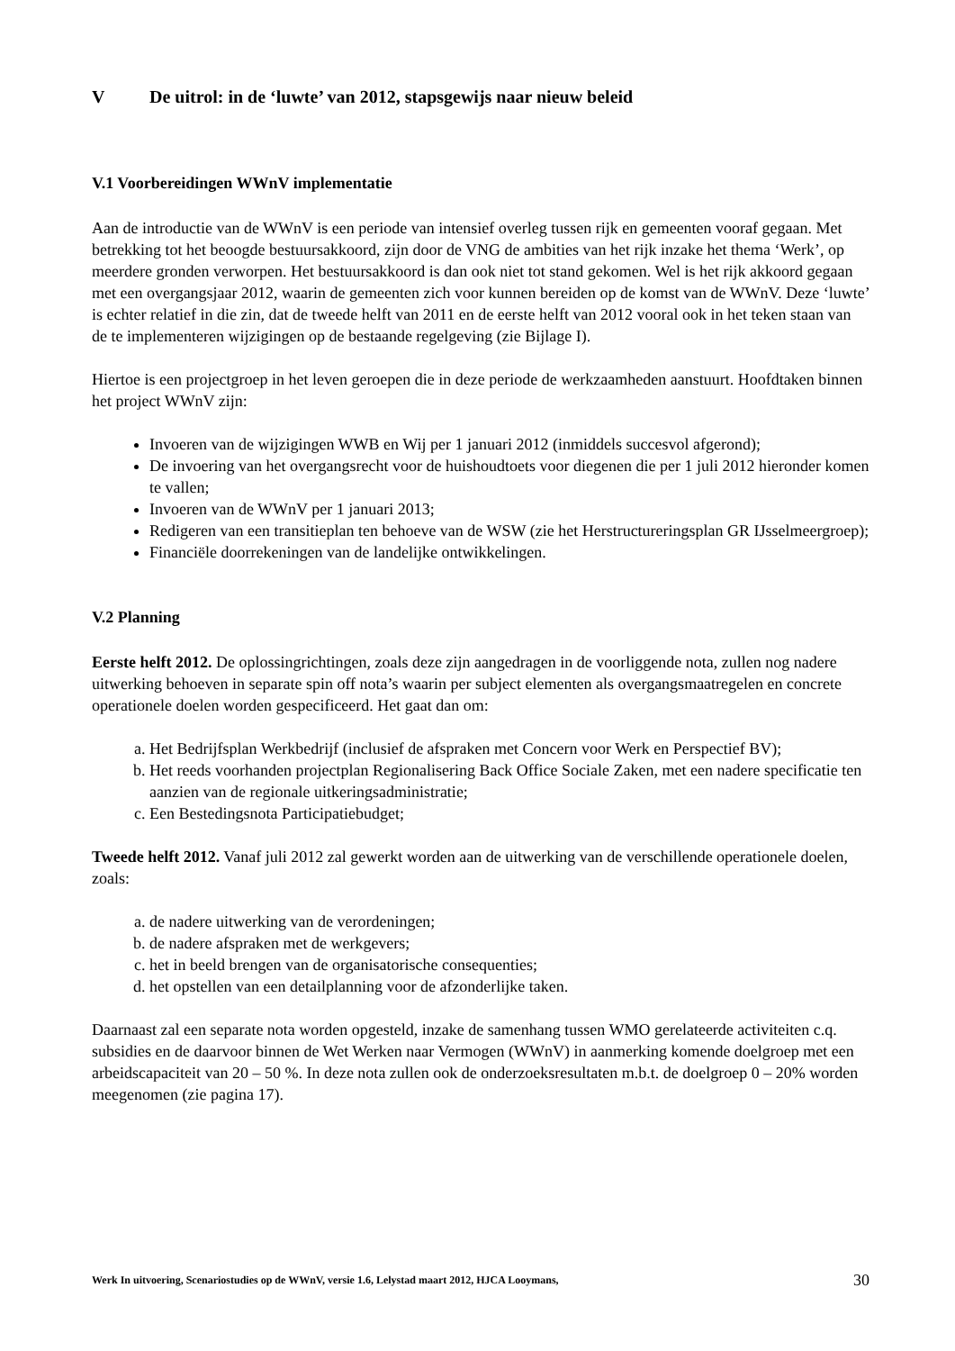V De uitrol: in de ‘luwte’ van 2012, stapsgewijs naar nieuw beleid
V.1 Voorbereidingen WWnV implementatie
Aan de introductie van de WWnV is een periode van intensief overleg tussen rijk en gemeenten vooraf gegaan. Met betrekking tot het beoogde bestuursakkoord, zijn door de VNG de ambities van het rijk inzake het thema ‘Werk’, op meerdere gronden verworpen. Het bestuursakkoord is dan ook niet tot stand gekomen. Wel is het rijk akkoord gegaan met een overgangsjaar 2012, waarin de gemeenten zich voor kunnen bereiden op de komst van de WWnV. Deze ‘luwte’ is echter relatief in die zin, dat de tweede helft van 2011 en de eerste helft van 2012 vooral ook in het teken staan van de te implementeren wijzigingen op de bestaande regelgeving (zie Bijlage I).
Hiertoe is een projectgroep in het leven geroepen die in deze periode de werkzaamheden aanstuurt. Hoofdtaken binnen het project WWnV zijn:
Invoeren van de wijzigingen WWB en Wij per 1 januari 2012 (inmiddels succesvol afgerond);
De invoering van het overgangsrecht voor de huishoudtoets voor diegenen die per 1 juli 2012 hieronder komen te vallen;
Invoeren van de WWnV per 1 januari 2013;
Redigeren van een transitieplan ten behoeve van de WSW (zie het Herstructureringsplan GR IJsselmeergroep);
Financiële doorrekeningen van de landelijke ontwikkelingen.
V.2 Planning
Eerste helft 2012. De oplossingrichtingen, zoals deze zijn aangedragen in de voorliggende nota, zullen nog nadere uitwerking behoeven in separate spin off nota’s waarin per subject elementen als overgangsmaatregelen en concrete operationele doelen worden gespecificeerd. Het gaat dan om:
a. Het Bedrijfsplan Werkbedrijf (inclusief de afspraken met Concern voor Werk en Perspectief BV);
b. Het reeds voorhanden projectplan Regionalisering Back Office Sociale Zaken, met een nadere specificatie ten aanzien van de regionale uitkeringsadministratie;
c. Een Bestedingsnota Participatiebudget;
Tweede helft 2012. Vanaf juli 2012 zal gewerkt worden aan de uitwerking van de verschillende operationele doelen, zoals:
a. de nadere uitwerking van de verordeningen;
b. de nadere afspraken met de werkgevers;
c. het in beeld brengen van de organisatorische consequenties;
d. het opstellen van een detailplanning voor de afzonderlijke taken.
Daarnaast zal een separate nota worden opgesteld, inzake de samenhang tussen WMO gerelateerde activiteiten c.q. subsidies en de daarvoor binnen de Wet Werken naar Vermogen (WWnV) in aanmerking komende doelgroep met een arbeidscapaciteit van 20 – 50 %. In deze nota zullen ook de onderzoeksresultaten m.b.t. de doelgroep 0 – 20% worden meegenomen (zie pagina 17).
Werk In uitvoering, Scenariostudies op de WWnV, versie 1.6, Lelystad maart 2012, HJCA Looymans, 30